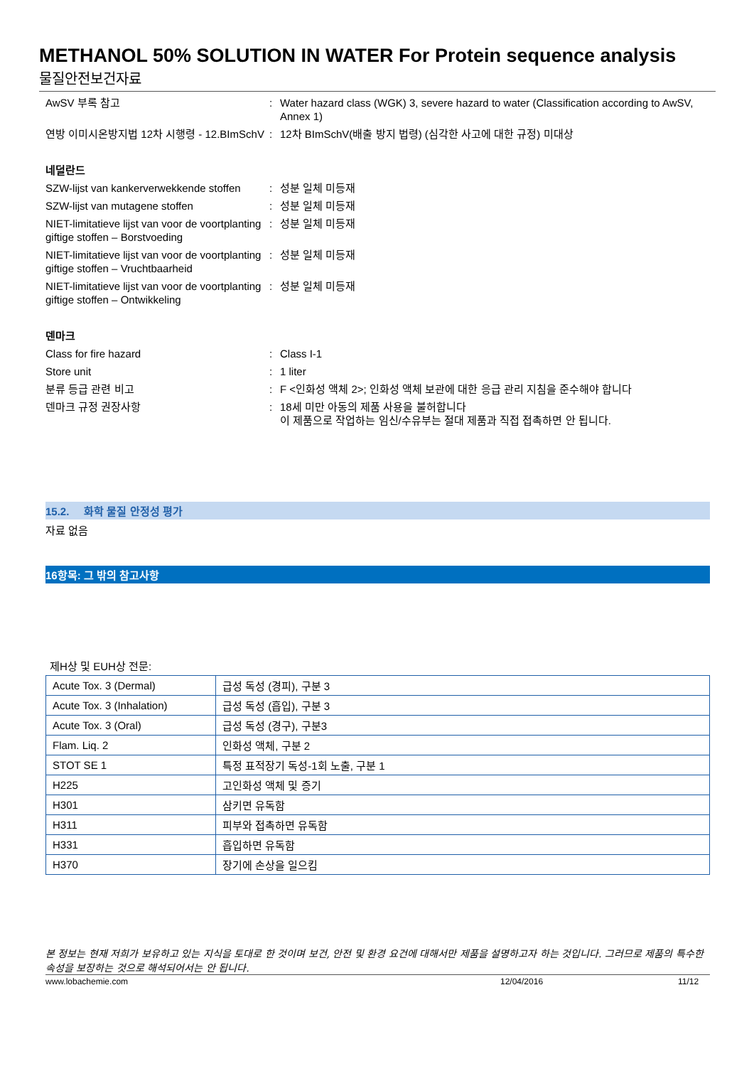METHANOL 50% SOLUTION IN WATER For Protein sequence analysis
물질안전보건자료
AwSV 부록 참고 : Water hazard class (WGK) 3, severe hazard to water (Classification according to AwSV, Annex 1)
연방 이미시온방지법 12차 시행령 - 12.BImSchV
: 12차 BImSchV(배출 방지 법령) (심각한 사고에 대한 규정) 미대상
네덜란드
SZW-lijst van kankerverwekkende stoffen
: 성분 일체 미등재
SZW-lijst van mutagene stoffen : 성분 일체 미등재
NIET-limitatieve lijst van voor de voortplanting giftige stoffen – Borstvoeding
: 성분 일체 미등재
NIET-limitatieve lijst van voor de voortplanting giftige stoffen – Vruchtbaarheid
: 성분 일체 미등재
NIET-limitatieve lijst van voor de voortplanting giftige stoffen – Ontwikkeling
: 성분 일체 미등재
덴마크
Class for fire hazard : Class I-1
Store unit : 1 liter
분류 등급 관련 비고 : F <인화성 액체 2>; 인화성 액체 보관에 대한 응급 관리 지침을 준수해야 합니다
덴마크 규정 권장사항 : 18세 미만 아동의 제품 사용을 불허합니다
이 제품으로 작업하는 임신/수유부는 절대 제품과 직접 접촉하면 안 됩니다.
15.2. 화학 물질 안정성 평가
자료 없음
16항목: 그 밖의 참고사항
제H상 및 EUH상 전문:
| Acute Tox. 3 (Dermal) | 급성 독성 (경피), 구분 3 |
| Acute Tox. 3 (Inhalation) | 급성 독성 (흡입), 구분 3 |
| Acute Tox. 3 (Oral) | 급성 독성 (경구), 구분3 |
| Flam. Liq. 2 | 인화성 액체, 구분 2 |
| STOT SE 1 | 특정 표적장기 독성-1회 노출, 구분 1 |
| H225 | 고인화성 액체 및 증기 |
| H301 | 삼키면 유독함 |
| H311 | 피부와 접촉하면 유독함 |
| H331 | 흡입하면 유독함 |
| H370 | 장기에 손상을 일으킴 |
본 정보는 현재 저희가 보유하고 있는 지식을 토대로 한 것이며 보건, 안전 및 환경 요건에 대해서만 제품을 설명하고자 하는 것입니다. 그러므로 제품의 특수한 속성을 보장하는 것으로 해석되어서는 안 됩니다.
www.lobachemie.com 12/04/2016 11/12